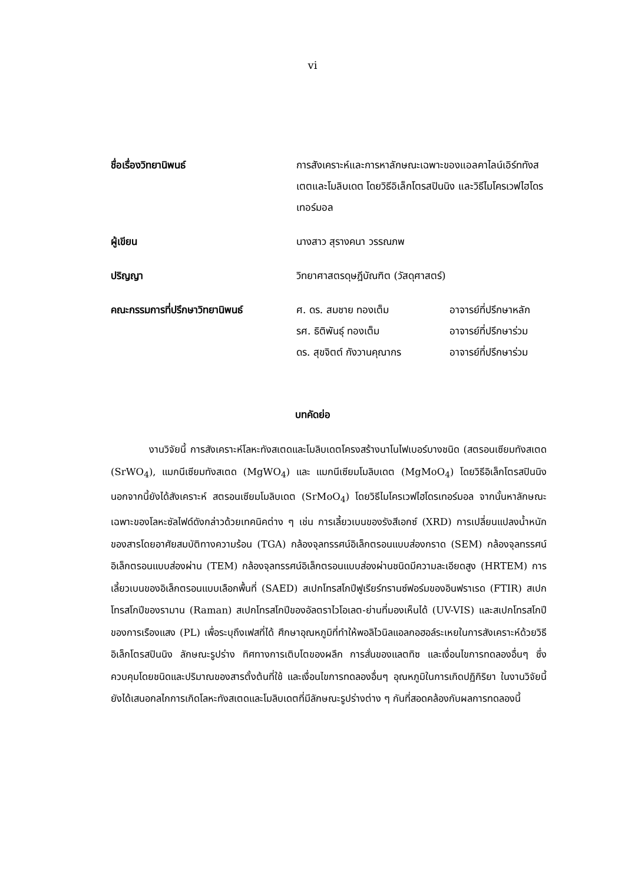vi
ชื่อเรื่องวิทยานิพนธ์ การสังเคราะห์และการหาลักษณะเฉพาะของแอลคาไลน์เอิร์ททังสเตตและโมลิบเดต โดยวิธีอิเล็กโตรสปินนิง และวิธีไมโครเวฟไฮโดรเทอร์มอล
ผู้เขียน นางสาว สุรางคนา วรรณภพ
ปริญญา วิทยาศาสตรดุษฎีบัณฑิต (วัสดุศาสตร์)
คณะกรรมการที่ปรึกษาวิทยานิพนธ์ ศ. ดร. สมชาย ทองเต็ม อาจารย์ที่ปรึกษาหลัก
รศ. ธิติพันธุ์ ทองเต็ม อาจารย์ที่ปรึกษาร่วม
ดร. สุขจิตต์ กังวานคุณากร อาจารย์ที่ปรึกษาร่วม
บทคัดย่อ
งานวิจัยนี้ การสังเคราะห์โลหะทังสเตดและโมลิบเดตโครงสร้างนาโนไฟเบอร์บางชนิด (สตรอนเซียมทังสเตด (SrWO<sub>4</sub>), แมกนีเซียมทังสเตด (MgWO<sub>4</sub>) และ แมกนีเซียมโมลิบเดต (MgMoO<sub>4</sub>) โดยวิธีอิเล็กโตรสปินนิง นอกจากนี้ยังได้สังเคราะห์ สตรอนเซียมโมลิบเดต (SrMoO<sub>4</sub>) โดยวิธีไมโครเวฟไฮโดรเทอร์มอล จากนั้นหาลักษณะเฉพาะของโลหะซัลไฟด์ดังกล่าวด้วยเทคนิคต่าง ๆ เช่น การเลี้ยวเบนของรังสีเอกซ์ (XRD) การเปลี่ยนแปลงน้ำหนักของสารโดยอาศัยสมบัติทางความร้อน (TGA) กล้องจุลทรรศน์อิเล็กตรอนแบบส่องกราด (SEM) กล้องจุลทรรศน์อิเล็กตรอนแบบส่องผ่าน (TEM) กล้องจุลทรรศน์อิเล็กตรอนแบบส่องผ่านชนิดมีความละเอียดสูง (HRTEM) การเลี้ยวเบนของอิเล็กตรอนแบบเลือกพื้นที่ (SAED) สเปกโทรสโกปีฟูเรียร์ทรานซ์ฟอร์มของอินฟราเรด (FTIR) สเปกโทรสโกปีของรามาน (Raman) สเปกโทรสโกปีของอัลตราไวโอเลต-ย่านที่มองเห็นได้ (UV-VIS) และสเปกโทรสโกปีของการเรืองแสง (PL) เพื่อระบุถึงเฟสที่ได้ ศึกษาอุณหภูมิที่ทำให้พอลิไวนิลแอลกอฮอล์ระเหยในการสังเคราะห์ด้วยวิธีอิเล็กโตรสปินนิง ลักษณะรูปร่าง ทิศทางการเติบโตของผลึก การสั่นของแลตทิซ และเงื่อนไขการทดลองอื่นๆ ซึ่งควบคุมโดยชนิดและปริมาณของสารตั้งต้นที่ใช้ และเงื่อนไขการทดลองอื่นๆ อุณหภูมิในการเกิดปฏิกิริยา ในงานวิจัยนี้ยังได้เสนอกลไกการเกิดโลหะทังสเตดและโมลิบเดตที่มีลักษณะรูปร่างต่าง ๆ กันที่สอดคล้องกับผลการทดลองนี้